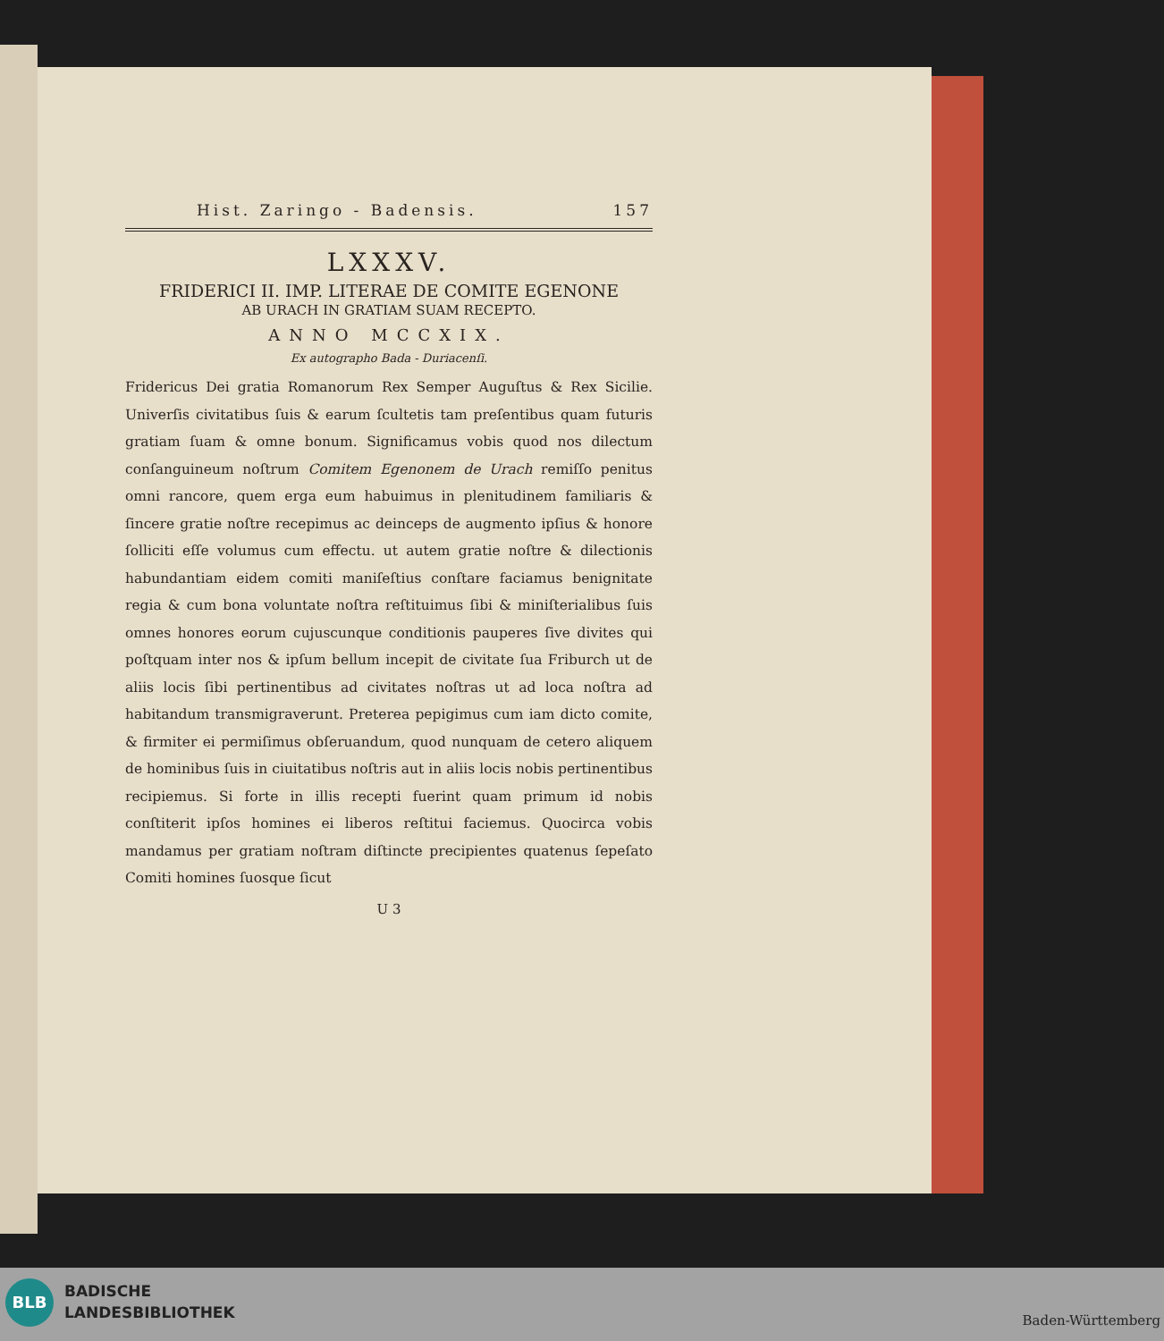Hist. Zaringo - Badensis. 157
LXXXV.
FRIDERICI II. IMP. LITERAE DE COMITE EGENONE
AB URACH IN GRATIAM SUAM RECEPTO.
ANNO MCCXIX.
Ex autographo Bada - Duriacenſi.
Fridericus Dei gratia Romanorum Rex Semper Auguſtus & Rex Sicilie. Univerſis civitatibus ſuis & earum ſcultetis tam preſentibus quam futuris gratiam ſuam & omne bonum. Significamus vobis quod nos dilectum conſanguineum noſtrum Comitem Egenonem de Urach remiſſo penitus omni rancore, quem erga eum habuimus in plenitudinem familiaris & ſincere gratie noſtre recepimus ac deinceps de augmento ipſius & honore ſolliciti eſſe volumus cum effectu. ut autem gratie noſtre & dilectionis habundantiam eidem comiti maniſeſtius conſtare faciamus benignitate regia & cum bona voluntate noſtra reſtituimus ſibi & miniſterialibus ſuis omnes honores eorum cujuscunque conditionis pauperes ſive divites qui poſtquam inter nos & ipſum bellum incepit de civitate ſua Friburch ut de aliis locis ſibi pertinentibus ad civitates noſtras ut ad loca noſtra ad habitandum transmigraverunt. Preterea pepigimus cum iam dicto comite, & firmiter ei permiſimus obſeruandum, quod nunquam de cetero aliquem de hominibus ſuis in ciuitatibus noſtris aut in aliis locis nobis pertinentibus recipiemus. Si forte in illis recepti fuerint quam primum id nobis conſtiterit ipſos homines ei liberos reſtitui faciemus. Quocirca vobis mandamus per gratiam noſtram diſtincte precipientes quatenus ſepeſato Comiti homines ſuosque ſicut
U 3
BLB
BADISCHE
LANDESBIBLIOTHEK
Baden-Württemberg